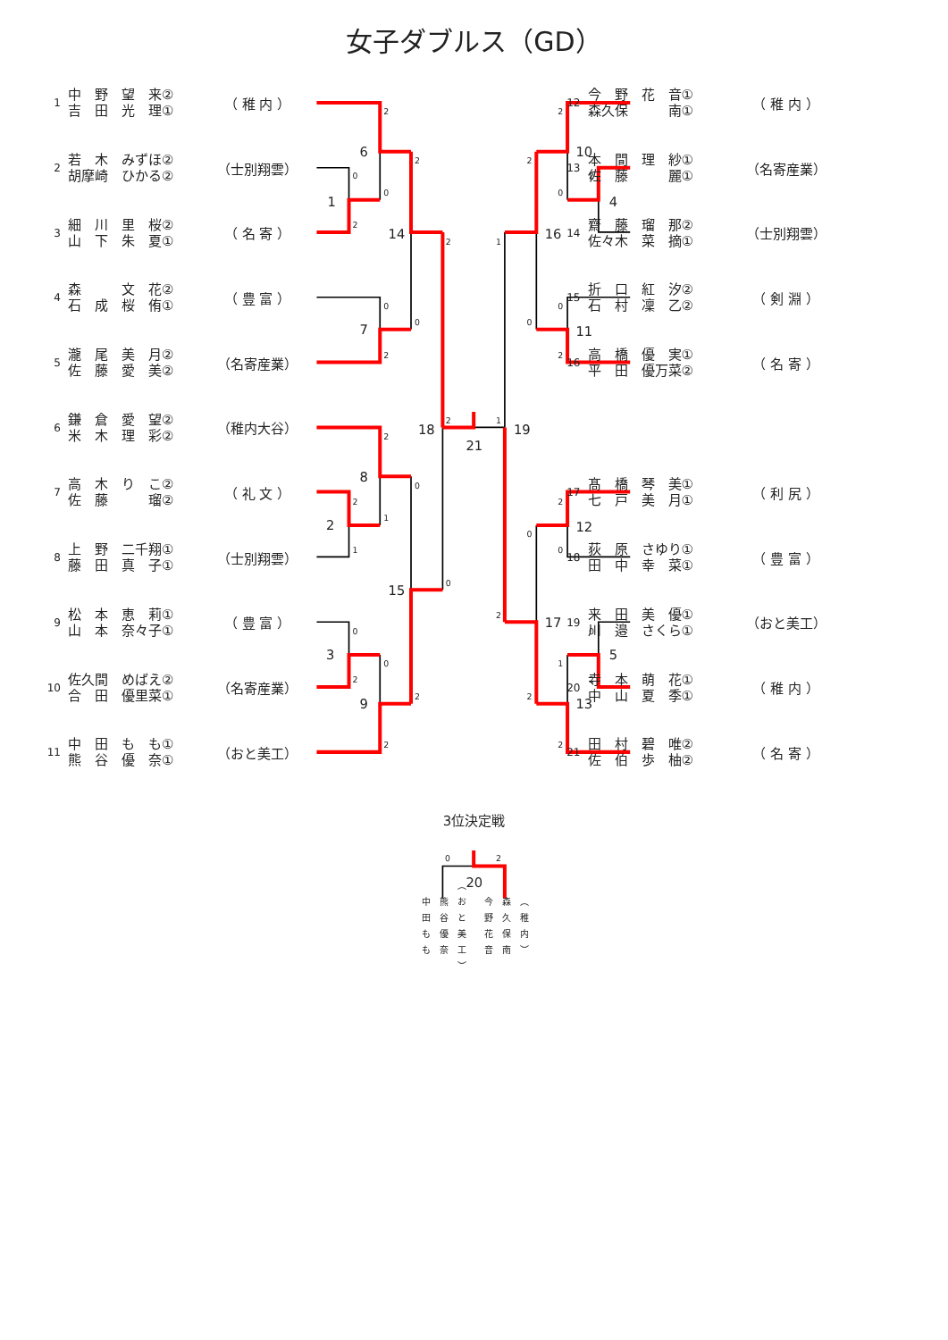1
2
3
4
5
6
7
8
9
10
11
12
13
14
15
16
17
18
19
21
20
2
0
0
2
2
2
0
2
0
2
0
2
1
1
0
0
0
2
2
2
2
1
2
2
2
0
1
1
0
0
2
2
0
0
2
0
1
2
2
2
0
2
女子ダブルス（GD）
1 中　野　望　来② 吉　田　光　理① （ 稚 内 ）
2 若　木　みずほ② 胡摩崎　ひかる② （士別翔雲）
3 細　川　里　桜② 山　下　朱　夏① （ 名 寄 ）
4 森　　　文　花② 石　成　桜　侑① （ 豊 富 ）
5 瀧　尾　美　月② 佐　藤　愛　美② （名寄産業）
6 鎌　倉　愛　望② 米　木　理　彩② （稚内大谷）
7 高　木　り　こ② 佐　藤　　　瑠② （ 礼 文 ）
8 上　野　二千翔① 藤　田　真　子① （士別翔雲）
9 松　本　恵　莉① 山　本　奈々子① （ 豊 富 ）
10 佐久間　めばえ② 合　田　優里菜① （名寄産業）
11 中　田　も　も① 熊　谷　優　奈① （おと美工）
12 今　野　花　音① 森久保　　　南① （ 稚 内 ）
13 本　間　理　紗① 佐　藤　　　麗① （名寄産業）
14 齋　藤　瑠　那② 佐々木　菜　摘① （士別翔雲）
15 折　口　紅　汐② 石　村　凜　乙② （ 剣 淵 ）
16 高　橋　優　実① 平　田　優万菜② （ 名 寄 ）
17 髙　橋　琴　美① 七　戸　美　月① （ 利 尻 ）
18 荻　原　さゆり① 田　中　幸　菜① （ 豊 富 ）
19 来　田　美　優① 川　邉　さくら① （おと美工）
20 寺　本　萌　花① 中　山　夏　季① （ 稚 内 ）
21 田　村　碧　唯② 佐　伯　歩　柚② （ 名 寄 ）
3位決定戦
中田もも 熊谷優奈 （おと美工） 今野花音 森久保南 （稚内）